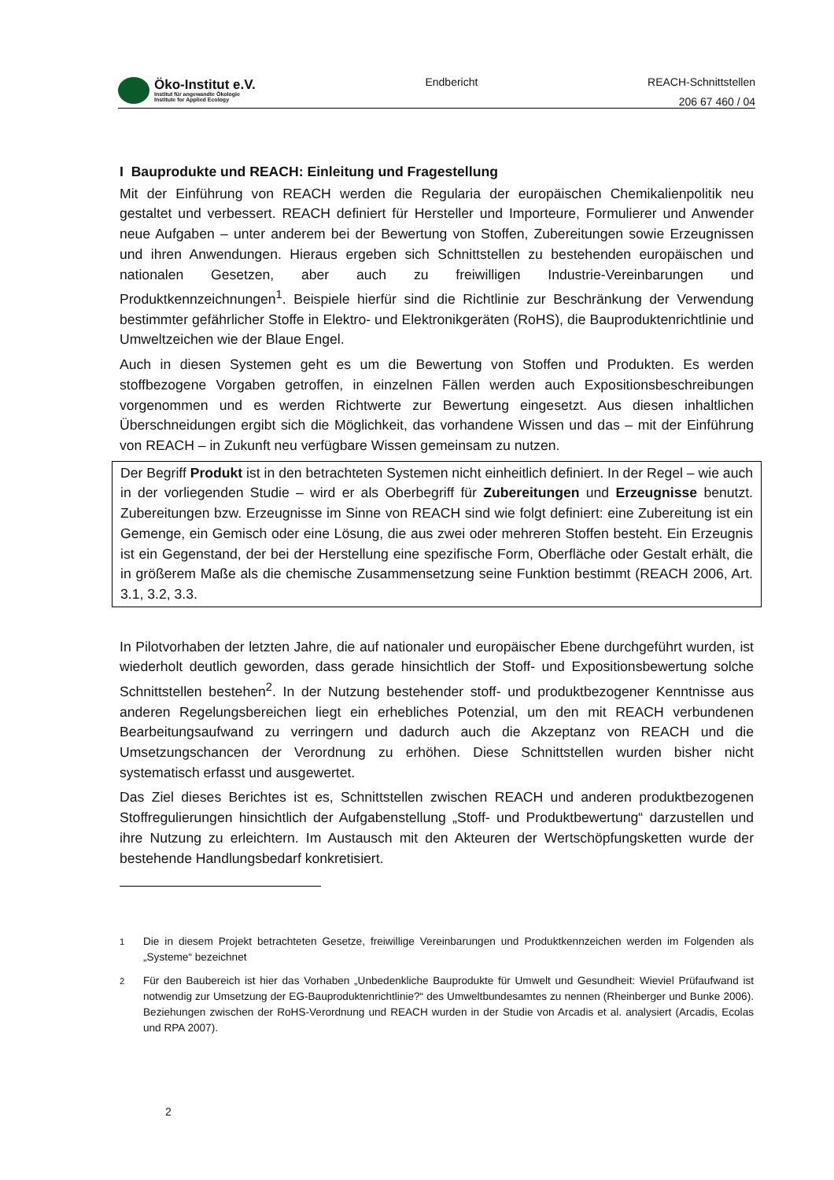Öko-Institut e.V.
Institut für angewandte Ökologie
Institute for Applied Ecology
Endbericht
REACH-Schnittstellen
206 67 460 / 04
I Bauprodukte und REACH: Einleitung und Fragestellung
Mit der Einführung von REACH werden die Regularia der europäischen Chemikalienpolitik neu gestaltet und verbessert. REACH definiert für Hersteller und Importeure, Formulierer und Anwender neue Aufgaben – unter anderem bei der Bewertung von Stoffen, Zubereitungen sowie Erzeugnissen und ihren Anwendungen. Hieraus ergeben sich Schnittstellen zu bestehenden europäischen und nationalen Gesetzen, aber auch zu freiwilligen Industrie-Vereinbarungen und Produktkennzeichnungen<sup>1</sup>. Beispiele hierfür sind die Richtlinie zur Beschränkung der Verwendung bestimmter gefährlicher Stoffe in Elektro- und Elektronikgeräten (RoHS), die Bauproduktenrichtlinie und Umweltzeichen wie der Blaue Engel.
Auch in diesen Systemen geht es um die Bewertung von Stoffen und Produkten. Es werden stoffbezogene Vorgaben getroffen, in einzelnen Fällen werden auch Expositionsbeschreibungen vorgenommen und es werden Richtwerte zur Bewertung eingesetzt. Aus diesen inhaltlichen Überschneidungen ergibt sich die Möglichkeit, das vorhandene Wissen und das – mit der Einführung von REACH – in Zukunft neu verfügbare Wissen gemeinsam zu nutzen.
Der Begriff Produkt ist in den betrachteten Systemen nicht einheitlich definiert. In der Regel – wie auch in der vorliegenden Studie – wird er als Oberbegriff für Zubereitungen und Erzeugnisse benutzt. Zubereitungen bzw. Erzeugnisse im Sinne von REACH sind wie folgt definiert: eine Zubereitung ist ein Gemenge, ein Gemisch oder eine Lösung, die aus zwei oder mehreren Stoffen besteht. Ein Erzeugnis ist ein Gegenstand, der bei der Herstellung eine spezifische Form, Oberfläche oder Gestalt erhält, die in größerem Maße als die chemische Zusammensetzung seine Funktion bestimmt (REACH 2006, Art. 3.1, 3.2, 3.3.
In Pilotvorhaben der letzten Jahre, die auf nationaler und europäischer Ebene durchgeführt wurden, ist wiederholt deutlich geworden, dass gerade hinsichtlich der Stoff- und Expositionsbewertung solche Schnittstellen bestehen<sup>2</sup>. In der Nutzung bestehender stoff- und produktbezogener Kenntnisse aus anderen Regelungsbereichen liegt ein erhebliches Potenzial, um den mit REACH verbundenen Bearbeitungsaufwand zu verringern und dadurch auch die Akzeptanz von REACH und die Umsetzungschancen der Verordnung zu erhöhen. Diese Schnittstellen wurden bisher nicht systematisch erfasst und ausgewertet.
Das Ziel dieses Berichtes ist es, Schnittstellen zwischen REACH und anderen produktbezogenen Stoffregulierungen hinsichtlich der Aufgabenstellung „Stoff- und Produktbewertung“ darzustellen und ihre Nutzung zu erleichtern. Im Austausch mit den Akteuren der Wertschöpfungsketten wurde der bestehende Handlungsbedarf konkretisiert.
<sup>1</sup> Die in diesem Projekt betrachteten Gesetze, freiwillige Vereinbarungen und Produktkennzeichen werden im Folgenden als „Systeme“ bezeichnet
<sup>2</sup> Für den Baubereich ist hier das Vorhaben „Unbedenkliche Bauprodukte für Umwelt und Gesundheit: Wieviel Prüfaufwand ist notwendig zur Umsetzung der EG-Bauproduktenrichtlinie?“ des Umweltbundesamtes zu nennen (Rheinberger und Bunke 2006). Beziehungen zwischen der RoHS-Verordnung und REACH wurden in der Studie von Arcadis et al. analysiert (Arcadis, Ecolas und RPA 2007).
2